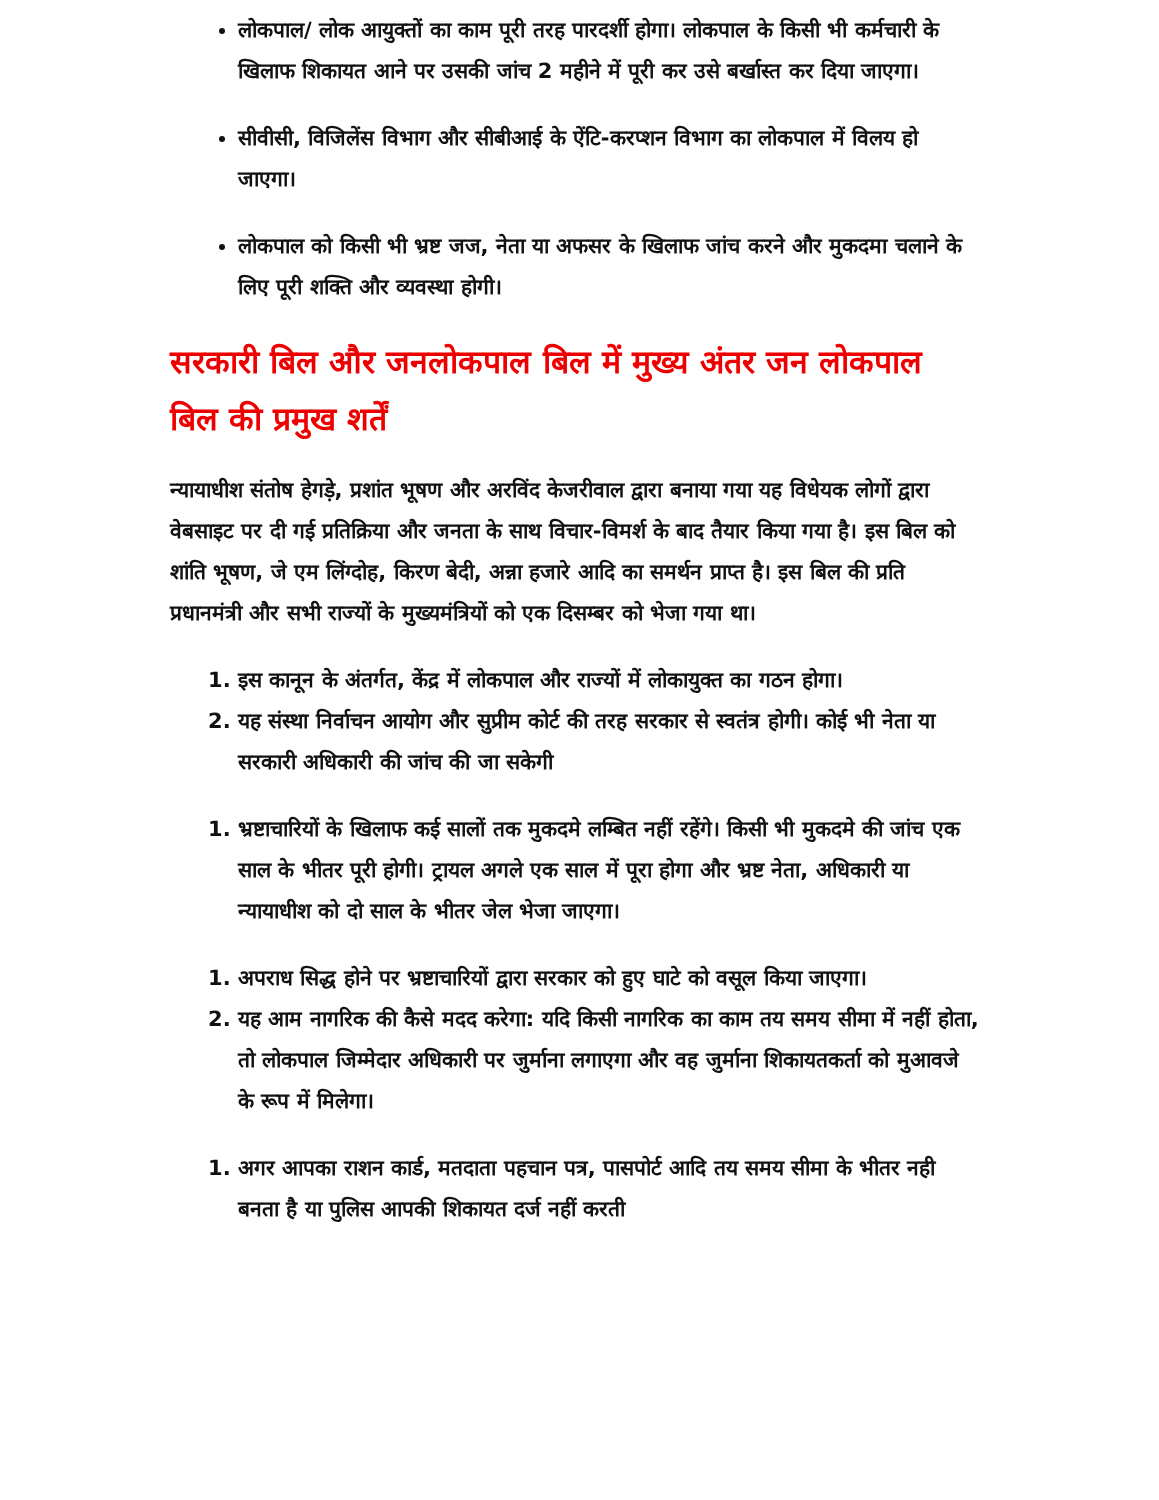लोकपाल/ लोक आयुक्तों का काम पूरी तरह पारदर्शी होगा। लोकपाल के किसी भी कर्मचारी के खिलाफ शिकायत आने पर उसकी जांच 2 महीने में पूरी कर उसे बर्खास्त कर दिया जाएगा।
सीवीसी, विजिलेंस विभाग और सीबीआई के ऐंटि-करप्शन विभाग का लोकपाल में विलय हो जाएगा।
लोकपाल को किसी भी भ्रष्ट जज, नेता या अफसर के खिलाफ जांच करने और मुकदमा चलाने के लिए पूरी शक्ति और व्यवस्था होगी।
सरकारी बिल और जनलोकपाल बिल में मुख्य अंतर जन लोकपाल बिल की प्रमुख शर्तें
न्यायाधीश संतोष हेगड़े, प्रशांत भूषण और अरविंद केजरीवाल द्वारा बनाया गया यह विधेयक लोगों द्वारा वेबसाइट पर दी गई प्रतिक्रिया और जनता के साथ विचार-विमर्श के बाद तैयार किया गया है। इस बिल को शांति भूषण, जे एम लिंग्दोह, किरण बेदी, अन्ना हजारे आदि का समर्थन प्राप्त है। इस बिल की प्रति प्रधानमंत्री और सभी राज्यों के मुख्यमंत्रियों को एक दिसम्बर को भेजा गया था।
1. इस कानून के अंतर्गत, केंद्र में लोकपाल और राज्यों में लोकायुक्त का गठन होगा।
2. यह संस्था निर्वाचन आयोग और सुप्रीम कोर्ट की तरह सरकार से स्वतंत्र होगी। कोई भी नेता या सरकारी अधिकारी की जांच की जा सकेगी
1. भ्रष्टाचारियों के खिलाफ कई सालों तक मुकदमे लम्बित नहीं रहेंगे। किसी भी मुकदमे की जांच एक साल के भीतर पूरी होगी। ट्रायल अगले एक साल में पूरा होगा और भ्रष्ट नेता, अधिकारी या न्यायाधीश को दो साल के भीतर जेल भेजा जाएगा।
1. अपराध सिद्ध होने पर भ्रष्टाचारियों द्वारा सरकार को हुए घाटे को वसूल किया जाएगा।
2. यह आम नागरिक की कैसे मदद करेगा: यदि किसी नागरिक का काम तय समय सीमा में नहीं होता, तो लोकपाल जिम्मेदार अधिकारी पर जुर्माना लगाएगा और वह जुर्माना शिकायतकर्ता को मुआवजे के रूप में मिलेगा।
1. अगर आपका राशन कार्ड, मतदाता पहचान पत्र, पासपोर्ट आदि तय समय सीमा के भीतर नही बनता है या पुलिस आपकी शिकायत दर्ज नहीं करती